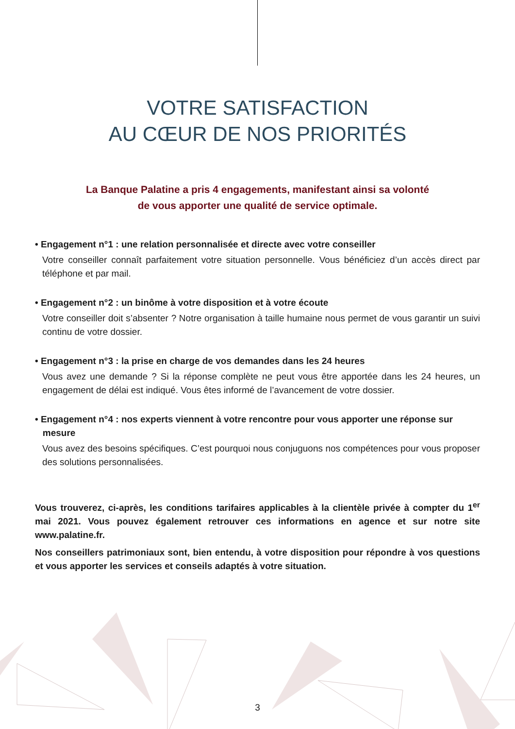VOTRE SATISFACTION
AU CŒUR DE NOS PRIORITÉS
La Banque Palatine a pris 4 engagements, manifestant ainsi sa volonté
de vous apporter une qualité de service optimale.
• Engagement n°1 : une relation personnalisée et directe avec votre conseiller
Votre conseiller connaît parfaitement votre situation personnelle. Vous bénéficiez d’un accès direct par téléphone et par mail.
• Engagement n°2 : un binôme à votre disposition et à votre écoute
Votre conseiller doit s’absenter ? Notre organisation à taille humaine nous permet de vous garantir un suivi continu de votre dossier.
• Engagement n°3 : la prise en charge de vos demandes dans les 24 heures
Vous avez une demande ? Si la réponse complète ne peut vous être apportée dans les 24 heures, un engagement de délai est indiqué. Vous êtes informé de l’avancement de votre dossier.
• Engagement n°4 : nos experts viennent à votre rencontre pour vous apporter une réponse sur
mesure
Vous avez des besoins spécifiques. C’est pourquoi nous conjuguons nos compétences pour vous proposer des solutions personnalisées.
Vous trouverez, ci-après, les conditions tarifaires applicables à la clientèle privée à compter du 1<sup>er</sup> mai 2021. Vous pouvez également retrouver ces informations en agence et sur notre site www.palatine.fr.
Nos conseillers patrimoniaux sont, bien entendu, à votre disposition pour répondre à vos questions et vous apporter les services et conseils adaptés à votre situation.
3